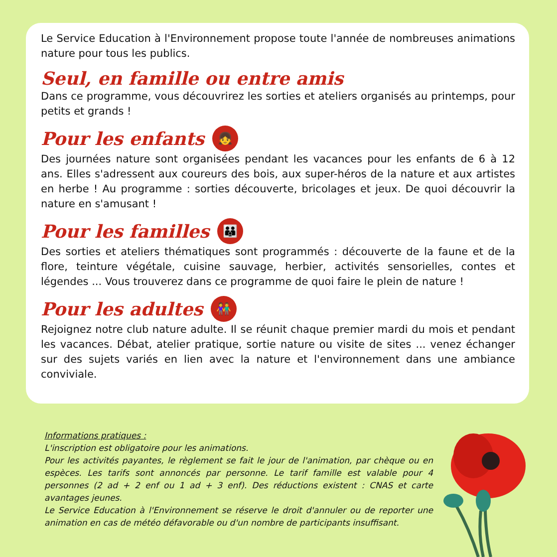Le Service Education à l'Environnement propose toute l'année de nombreuses animations nature pour tous les publics.
Seul, en famille ou entre amis
Dans ce programme, vous découvrirez les sorties et ateliers organisés au printemps, pour petits et grands !
Pour les enfants 👧
Des journées nature sont organisées pendant les vacances pour les enfants de 6 à 12 ans. Elles s'adressent aux coureurs des bois, aux super-héros de la nature et aux artistes en herbe ! Au programme : sorties découverte, bricolages et jeux. De quoi découvrir la nature en s'amusant !
Pour les familles 👪
Des sorties et ateliers thématiques sont programmés : découverte de la faune et de la flore, teinture végétale, cuisine sauvage, herbier, activités sensorielles, contes et légendes ... Vous trouverez dans ce programme de quoi faire le plein de nature !
Pour les adultes 👫
Rejoignez notre club nature adulte. Il se réunit chaque premier mardi du mois et pendant les vacances. Débat, atelier pratique, sortie nature ou visite de sites ... venez échanger sur des sujets variés en lien avec la nature et l'environnement dans une ambiance conviviale.
Informations pratiques :
L'inscription est obligatoire pour les animations.
Pour les activités payantes, le règlement se fait le jour de l'animation, par chèque ou en espèces. Les tarifs sont annoncés par personne. Le tarif famille est valable pour 4 personnes (2 ad + 2 enf ou 1 ad + 3 enf). Des réductions existent : CNAS et carte avantages jeunes.
Le Service Education à l'Environnement se réserve le droit d'annuler ou de reporter une animation en cas de météo défavorable ou d'un nombre de participants insuffisant.